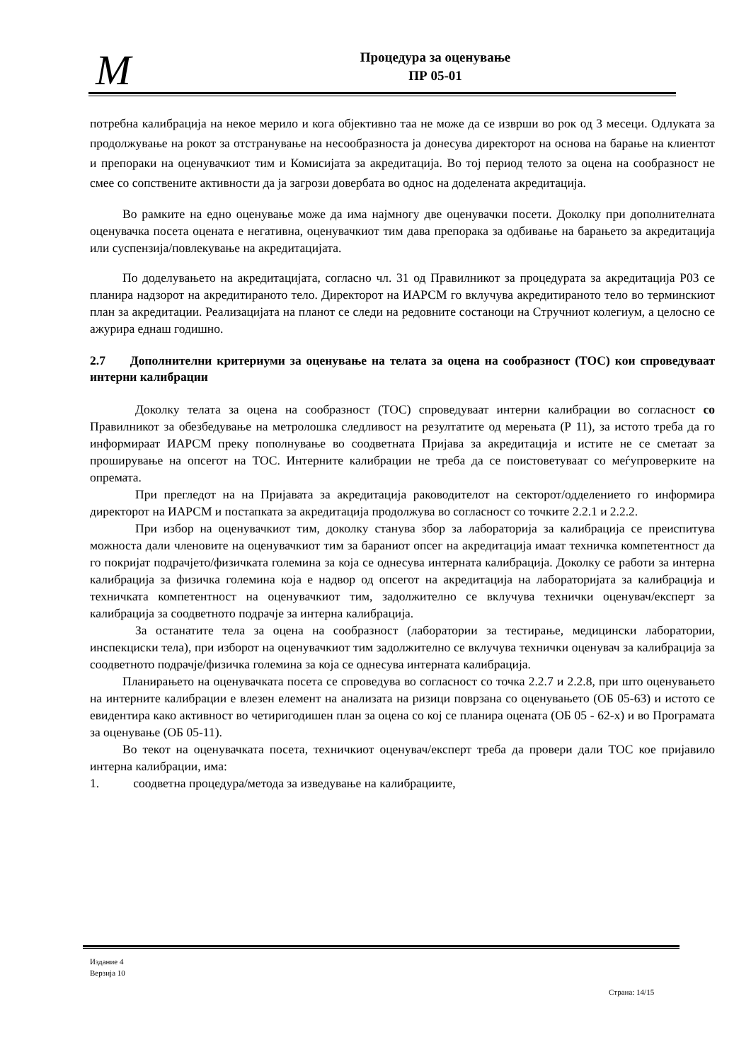M
Процедура за оценување
ПР 05-01
потребна калибрација на некое мерило и кога објективно таа не може да се изврши во рок од 3 месеци. Одлуката за продолжување на рокот за отстранување на несообразноста ја донесува директорот на основа на барање на клиентот и препораки на оценувачкиот тим и Комисијата за акредитација. Во тој период телото за оцена на сообразност не смее со сопствените активности да ја загрози довербата во однос на доделената акредитација.
Во рамките на едно оценување може да има најмногу две оценувачки посети. Доколку при дополнителната оценувачка посета оцената е негативна, оценувачкиот тим дава препорака за одбивање на барањето за акредитација или суспензија/повлекување на акредитацијата.
По доделувањето на акредитацијата, согласно чл. 31 од Правилникот за процедурата за акредитација Р03 се планира надзорот на акредитираното тело. Директорот на ИАРСМ го вклучува акредитираното тело во терминскиот план за акредитации. Реализацијата на планот се следи на редовните состаноци на Стручниот колегиум, а целосно се ажурира еднаш годишно.
2.7 Дополнителни критериуми за оценување на телата за оцена на сообразност (ТОС) кои спроведуваат интерни калибрации
Доколку телата за оцена на сообразност (ТОС) спроведуваат интерни калибрации во согласност со Правилникот за обезбедување на метролошка следливост на резултатите од мерењата (Р 11), за истото треба да го информираат ИАРСМ преку пополнување во соодветната Пријава за акредитација и истите не се сметаат за проширување на опсегот на ТОС. Интерните калибрации не треба да се поистоветуваат со меѓупроверките на опремата.
При прегледот на на Пријавата за акредитација раководителот на секторот/одделението го информира директорот на ИАРСМ и постапката за акредитација продолжува во согласност со точките 2.2.1 и 2.2.2.
При избор на оценувачкиот тим, доколку станува збор за лабораторија за калибрација се преиспитува можноста дали членовите на оценувачкиот тим за бараниот опсег на акредитација имаат техничка компетентност да го покријат подрачјето/физичката големина за која се однесува интерната калибрација. Доколку се работи за интерна калибрација за физичка големина која е надвор од опсегот на акредитација на лабораторијата за калибрација и техничката компетентност на оценувачкиот тим, задолжително се вклучува технички оценувач/експерт за калибрација за соодветното подрачје за интерна калибрација.
За останатите тела за оцена на сообразност (лаборатории за тестирање, медицински лаборатории, инспекциски тела), при изборот на оценувачкиот тим задолжително се вклучува технички оценувач за калибрација за соодветното подрачје/физичка големина за која се однесува интерната калибрација.
Планирањето на оценувачката посета се спроведува во согласност со точка 2.2.7 и 2.2.8, при што оценувањето на интерните калибрации е влезен елемент на анализата на ризици поврзана со оценувањето (ОБ 05-63) и истото се евидентира како активност во четиригодишен план за оцена со кој се планира оцената (ОБ 05 - 62-х) и во Програмата за оценување (ОБ 05-11).
Во текот на оценувачката посета, техничкиот оценувач/експерт треба да провери дали ТОС кое пријавило интерна калибрации, има:
1. соодветна процедура/метода за изведување на калибрациите,
Издание 4
Верзија 10
Страна: 14/15